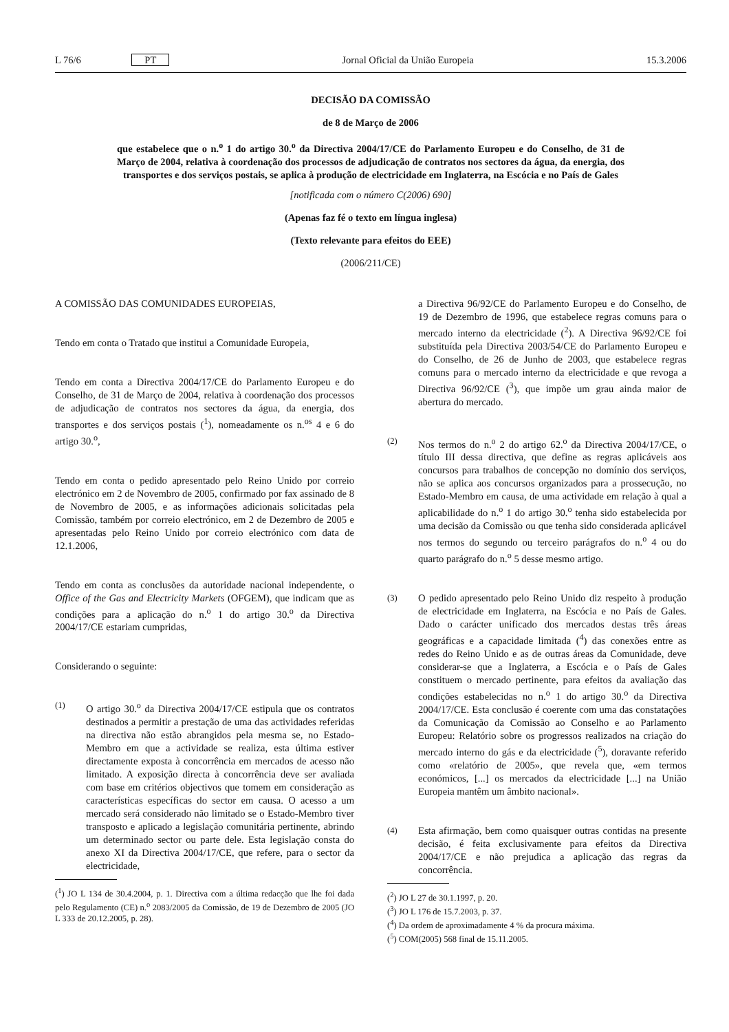L 76/6 PT Jornal Oficial da União Europeia 15.3.2006
DECISÃO DA COMISSÃO
de 8 de Março de 2006
que estabelece que o n.<sup>o</sup> 1 do artigo 30.<sup>o</sup> da Directiva 2004/17/CE do Parlamento Europeu e do Conselho, de 31 de Março de 2004, relativa à coordenação dos processos de adjudicação de contratos nos sectores da água, da energia, dos transportes e dos serviços postais, se aplica à produção de electricidade em Inglaterra, na Escócia e no País de Gales
[notificada com o número C(2006) 690]
(Apenas faz fé o texto em língua inglesa)
(Texto relevante para efeitos do EEE)
(2006/211/CE)
A COMISSÃO DAS COMUNIDADES EUROPEIAS,
Tendo em conta o Tratado que institui a Comunidade Europeia,
Tendo em conta a Directiva 2004/17/CE do Parlamento Europeu e do Conselho, de 31 de Março de 2004, relativa à coordenação dos processos de adjudicação de contratos nos sectores da água, da energia, dos transportes e dos serviços postais (<sup>1</sup>), nomeadamente os n.<sup>os</sup> 4 e 6 do artigo 30.<sup>o</sup>,
Tendo em conta o pedido apresentado pelo Reino Unido por correio electrónico em 2 de Novembro de 2005, confirmado por fax assinado de 8 de Novembro de 2005, e as informações adicionais solicitadas pela Comissão, também por correio electrónico, em 2 de Dezembro de 2005 e apresentadas pelo Reino Unido por correio electrónico com data de 12.1.2006,
Tendo em conta as conclusões da autoridade nacional independente, o Office of the Gas and Electricity Markets (OFGEM), que indicam que as condições para a aplicação do n.<sup>o</sup> 1 do artigo 30.<sup>o</sup> da Directiva 2004/17/CE estariam cumpridas,
Considerando o seguinte:
(1)
O artigo 30.<sup>o</sup> da Directiva 2004/17/CE estipula que os contratos destinados a permitir a prestação de uma das actividades referidas na directiva não estão abrangidos pela mesma se, no Estado-Membro em que a actividade se realiza, esta última estiver directamente exposta à concorrência em mercados de acesso não limitado. A exposição directa à concorrência deve ser avaliada com base em critérios objectivos que tomem em consideração as características específicas do sector em causa. O acesso a um mercado será considerado não limitado se o Estado-Membro tiver transposto e aplicado a legislação comunitária pertinente, abrindo um determinado sector ou parte dele. Esta legislação consta do anexo XI da Directiva 2004/17/CE, que refere, para o sector da electricidade,
(<sup>1</sup>) JO L 134 de 30.4.2004, p. 1. Directiva com a última redacção que lhe foi dada pelo Regulamento (CE) n.<sup>o</sup> 2083/2005 da Comissão, de 19 de Dezembro de 2005 (JO L 333 de 20.12.2005, p. 28).
a Directiva 96/92/CE do Parlamento Europeu e do Conselho, de 19 de Dezembro de 1996, que estabelece regras comuns para o mercado interno da electricidade (<sup>2</sup>). A Directiva 96/92/CE foi substituída pela Directiva 2003/54/CE do Parlamento Europeu e do Conselho, de 26 de Junho de 2003, que estabelece regras comuns para o mercado interno da electricidade e que revoga a Directiva 96/92/CE (<sup>3</sup>), que impõe um grau ainda maior de abertura do mercado.
(2)
Nos termos do n.<sup>o</sup> 2 do artigo 62.<sup>o</sup> da Directiva 2004/17/CE, o título III dessa directiva, que define as regras aplicáveis aos concursos para trabalhos de concepção no domínio dos serviços, não se aplica aos concursos organizados para a prossecução, no Estado-Membro em causa, de uma actividade em relação à qual a aplicabilidade do n.<sup>o</sup> 1 do artigo 30.<sup>o</sup> tenha sido estabelecida por uma decisão da Comissão ou que tenha sido considerada aplicável nos termos do segundo ou terceiro parágrafos do n.<sup>o</sup> 4 ou do quarto parágrafo do n.<sup>o</sup> 5 desse mesmo artigo.
(3)
O pedido apresentado pelo Reino Unido diz respeito à produção de electricidade em Inglaterra, na Escócia e no País de Gales. Dado o carácter unificado dos mercados destas três áreas geográficas e a capacidade limitada (<sup>4</sup>) das conexões entre as redes do Reino Unido e as de outras áreas da Comunidade, deve considerar-se que a Inglaterra, a Escócia e o País de Gales constituem o mercado pertinente, para efeitos da avaliação das condições estabelecidas no n.<sup>o</sup> 1 do artigo 30.<sup>o</sup> da Directiva 2004/17/CE. Esta conclusão é coerente com uma das constatações da Comunicação da Comissão ao Conselho e ao Parlamento Europeu: Relatório sobre os progressos realizados na criação do mercado interno do gás e da electricidade (<sup>5</sup>), doravante referido como «relatório de 2005», que revela que, «em termos económicos, [...] os mercados da electricidade [...] na União Europeia mantêm um âmbito nacional».
(4)
Esta afirmação, bem como quaisquer outras contidas na presente decisão, é feita exclusivamente para efeitos da Directiva 2004/17/CE e não prejudica a aplicação das regras da concorrência.
(<sup>2</sup>) JO L 27 de 30.1.1997, p. 20.
(<sup>3</sup>) JO L 176 de 15.7.2003, p. 37.
(<sup>4</sup>) Da ordem de aproximadamente 4 % da procura máxima.
(<sup>5</sup>) COM(2005) 568 final de 15.11.2005.